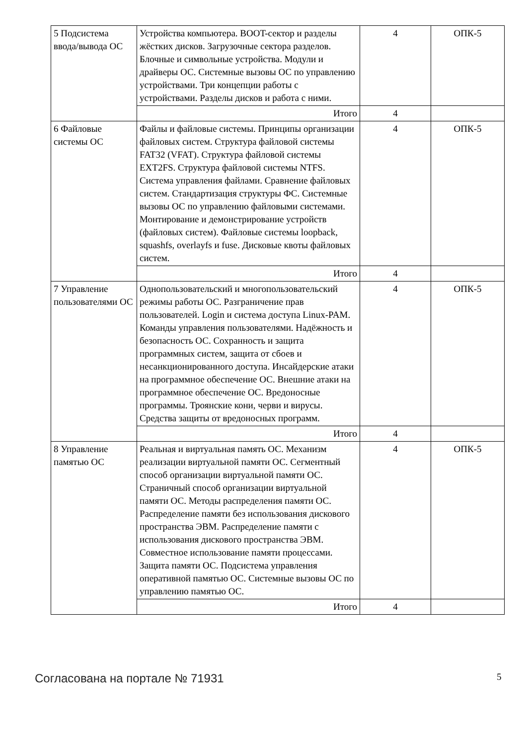| 5 Подсистема ввода/вывода ОС | Устройства компьютера. BOOT-сектор и разделы жёстких дисков. Загрузочные сектора разделов. Блочные и символьные устройства. Модули и драйверы ОС. Системные вызовы ОС по управлению устройствами. Три концепции работы с устройствами. Разделы дисков и работа с ними. | 4 | ОПК-5 |
| | Итого | 4 | |
| 6 Файловые системы ОС | Файлы и файловые системы. Принципы организации файловых систем. Структура файловой системы FAT32 (VFAT). Структура файловой системы EXT2FS. Структура файловой системы NTFS. Система управления файлами. Сравнение файловых систем. Стандартизация структуры ФС. Системные вызовы ОС по управлению файловыми системами. Монтирование и демонстрирование устройств (файловых систем). Файловые системы loopback, squashfs, overlayfs и fuse. Дисковые квоты файловых систем. | 4 | ОПК-5 |
| | Итого | 4 | |
| 7 Управление пользователями ОС | Однопользовательский и многопользовательский режимы работы ОС. Разграничение прав пользователей. Login и система доступа Linux-PAM. Команды управления пользователями. Надёжность и безопасность ОС. Сохранность и защита программных систем, защита от сбоев и несанкционированного доступа. Инсайдерские атаки на программное обеспечение ОС. Внешние атаки на программное обеспечение ОС. Вредоносные программы. Троянские кони, черви и вирусы. Средства защиты от вредоносных программ. | 4 | ОПК-5 |
| | Итого | 4 | |
| 8 Управление памятью ОС | Реальная и виртуальная память ОС. Механизм реализации виртуальной памяти ОС. Сегментный способ организации виртуальной памяти ОС. Страничный способ организации виртуальной памяти ОС. Методы распределения памяти ОС. Распределение памяти без использования дискового пространства ЭВМ. Распределение памяти с использования дискового пространства ЭВМ. Совместное использование памяти процессами. Защита памяти ОС. Подсистема управления оперативной памятью ОС. Системные вызовы ОС по управлению памятью ОС. | 4 | ОПК-5 |
| | Итого | 4 | |
Согласована на портале № 71931 5